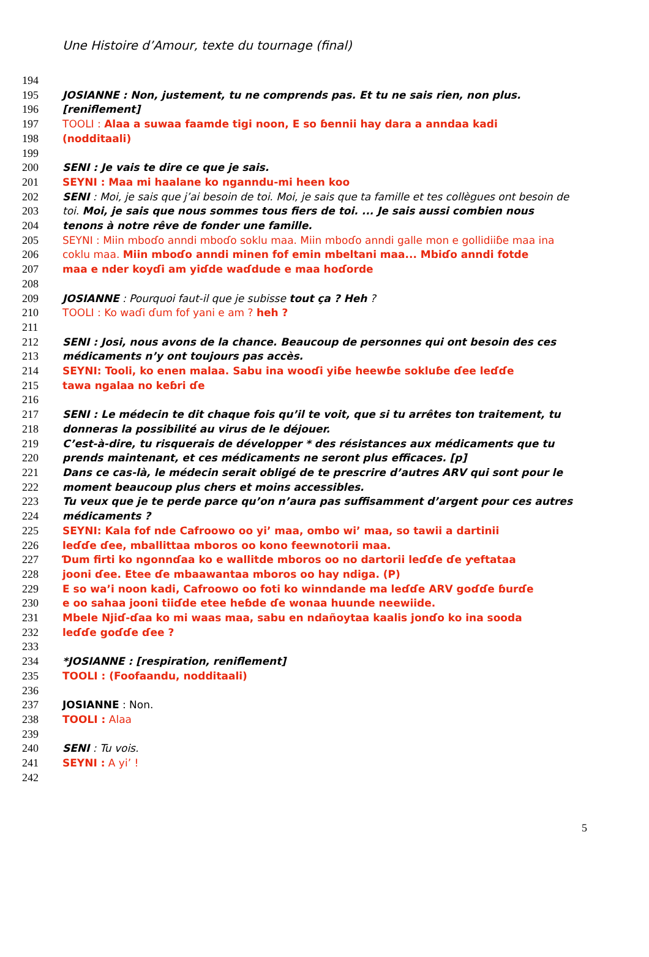Une Histoire d’Amour, texte du tournage (final)
194
195 JOSIANNE : Non, justement, tu ne comprends pas. Et tu ne sais rien, non plus.
196 [reniflement]
197 TOOLI : Alaa a suwaa faamde tigi noon, E so ɓennii hay dara a anndaa kadi
198 (nodditaali)
199
200 SENI : Je vais te dire ce que je sais.
201 SEYNI : Maa mi haalane ko nganndu-mi heen koo
202 SENI : Moi, je sais que j’ai besoin de toi. Moi, je sais que ta famille et tes collègues ont besoin de
203 toi. Moi, je sais que nous sommes tous fiers de toi. ... Je sais aussi combien nous
204 tenons à notre rêve de fonder une famille.
205 SEYNI : Miin mboɗo anndi mboɗo soklu maa. Miin mboɗo anndi galle mon e gollidiiɓe maa ina
206 coklu maa. Miin mboɗo anndi minen fof emin mbeltani maa... Mbiɗo anndi fotde
207 maa e nder koyɗi am yiɗde waɗdude e maa hoɗorde
208
209 JOSIANNE : Pourquoi faut-il que je subisse tout ça ? Heh ?
210 TOOLI : Ko waɗi ɗum fof yani e am ? heh ?
211
212 SENI : Josi, nous avons de la chance. Beaucoup de personnes qui ont besoin des ces
213 médicaments n’y ont toujours pas accès.
214 SEYNI: Tooli, ko enen malaa. Sabu ina wooɗi yiɓe heewɓe sokluɓe ɗee leɗɗe
215 tawa ngalaa no keɓri ɗe
216
217 SENI : Le médecin te dit chaque fois qu’il te voit, que si tu arrêtes ton traitement, tu
218 donneras la possibilité au virus de le déjouer.
219 C’est-à-dire, tu risquerais de développer * des résistances aux médicaments que tu
220 prends maintenant, et ces médicaments ne seront plus efficaces. [p]
221 Dans ce cas-là, le médecin serait obligé de te prescrire d’autres ARV qui sont pour le
222 moment beaucoup plus chers et moins accessibles.
223 Tu veux que je te perde parce qu’on n’aura pas suffisamment d’argent pour ces autres
224 médicaments ?
225 SEYNI: Kala fof nde Cafroowo oo yi’ maa, ombo wi’ maa, so tawii a dartinii
226 leɗɗe ɗee, mballittaa mboros oo kono feewnotorii maa.
227 Ɗum firti ko ngonnɗaa ko e wallitde mboros oo no dartorii leɗɗe ɗe ƴeftataa
228 jooni ɗee. Etee ɗe mbaawantaa mboros oo hay ndiga. (P)
229 E so wa’i noon kadi, Cafroowo oo foti ko winndande ma leɗɗe ARV goɗɗe ɓurɗe
230 e oo sahaa jooni tiiɗde etee heɓde ɗe wonaa huunde neewiide.
231 Mbele Njiɗ-ɗaa ko mi waas maa, sabu en ndañoytaa kaalis jonɗo ko ina sooda
232 leɗɗe goɗɗe ɗee ?
233
234 *JOSIANNE : [respiration, reniflement]
235 TOOLI : (Foofaandu, nodditaali)
236
237 JOSIANNE : Non.
238 TOOLI : Alaa
239
240 SENI : Tu vois.
241 SEYNI : A yi’ !
242
5